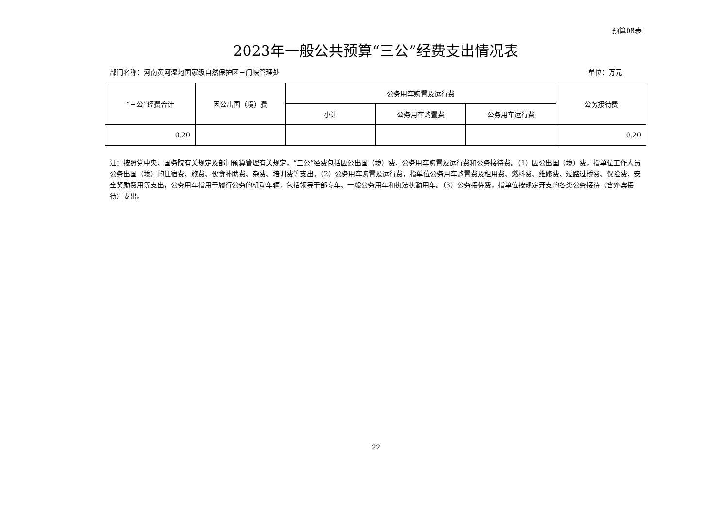预算08表
2023年一般公共预算“三公”经费支出情况表
部门名称：河南黄河湿地国家级自然保护区三门峡管理处 单位：万元
| “三公”经费合计 | 因公出国（境）费 | 公务用车购置及运行费 | | | 公务接待费 |
| --- | --- | --- | --- | --- | --- |
| | | 小计 | 公务用车购置费 | 公务用车运行费 | |
| 0.20 | | | | | 0.20 |
注：按照党中央、国务院有关规定及部门预算管理有关规定，“三公”经费包括因公出国（境）费、公务用车购置及运行费和公务接待费。（1）因公出国（境）费，指单位工作人员公务出国（境）的住宿费、旅费、伙食补助费、杂费、培训费等支出。（2）公务用车购置及运行费，指单位公务用车购置费及租用费、燃料费、维修费、过路过桥费、保险费、安全奖励费用等支出，公务用车指用于履行公务的机动车辆，包括领导干部专车、一般公务用车和执法执勤用车。（3）公务接待费，指单位按规定开支的各类公务接待（含外宾接待）支出。
22